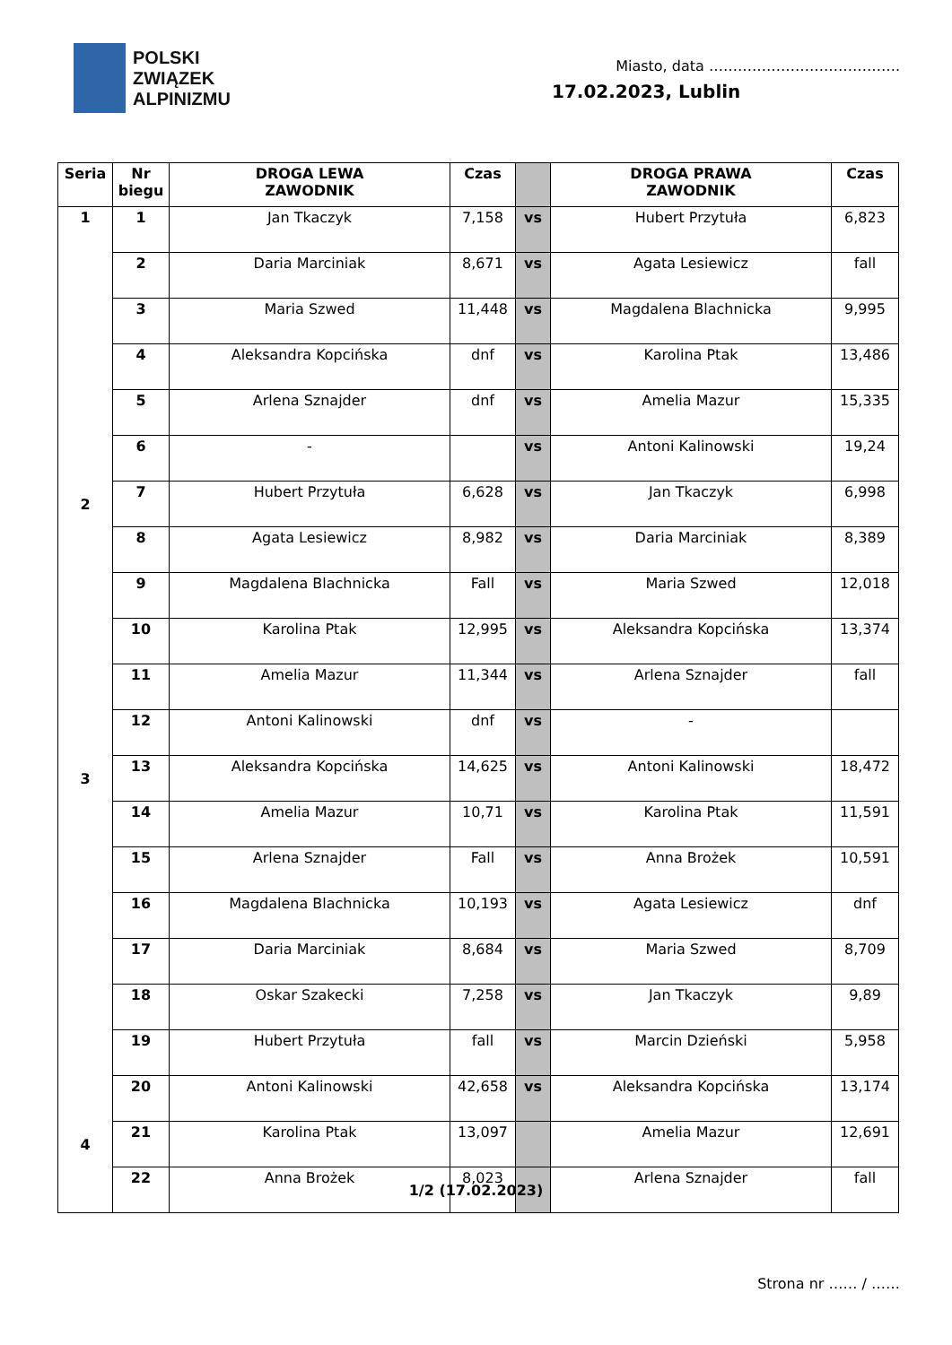POLSKI
ZWIĄZEK
ALPINIZMU
Miasto, data ………………………………….
17.02.2023, Lublin
| Seria | Nr biegu | DROGA LEWA ZAWODNIK | Czas | | DROGA PRAWA ZAWODNIK | Czas |
| --- | --- | --- | --- | --- | --- | --- |
| 1 | 1 | Jan Tkaczyk | 7,158 | vs | Hubert Przytuła | 6,823 |
| | 2 | Daria Marciniak | 8,671 | vs | Agata Lesiewicz | fall |
| | 3 | Maria Szwed | 11,448 | vs | Magdalena Blachnicka | 9,995 |
| | 4 | Aleksandra Kopcińska | dnf | vs | Karolina Ptak | 13,486 |
| | 5 | Arlena Sznajder | dnf | vs | Amelia Mazur | 15,335 |
| | 6 | - | | vs | Antoni Kalinowski | 19,24 |
| 2 | 7 | Hubert Przytuła | 6,628 | vs | Jan Tkaczyk | 6,998 |
| | 8 | Agata Lesiewicz | 8,982 | vs | Daria Marciniak | 8,389 |
| | 9 | Magdalena Blachnicka | Fall | vs | Maria Szwed | 12,018 |
| | 10 | Karolina Ptak | 12,995 | vs | Aleksandra Kopcińska | 13,374 |
| | 11 | Amelia Mazur | 11,344 | vs | Arlena Sznajder | fall |
| | 12 | Antoni Kalinowski | dnf | vs | - | |
| 3 | 13 | Aleksandra Kopcińska | 14,625 | vs | Antoni Kalinowski | 18,472 |
| | 14 | Amelia Mazur | 10,71 | vs | Karolina Ptak | 11,591 |
| | 15 | Arlena Sznajder | Fall | vs | Anna Brożek | 10,591 |
| | 16 | Magdalena Blachnicka | 10,193 | vs | Agata Lesiewicz | dnf |
| | 17 | Daria Marciniak | 8,684 | vs | Maria Szwed | 8,709 |
| | 18 | Oskar Szakecki | 7,258 | vs | Jan Tkaczyk | 9,89 |
| | 19 | Hubert Przytuła | fall | vs | Marcin Dzieński | 5,958 |
| | 20 | Antoni Kalinowski | 42,658 | vs | Aleksandra Kopcińska | 13,174 |
| 4 | 21 | Karolina Ptak | 13,097 | | Amelia Mazur | 12,691 |
| | 22 | Anna Brożek | 8,023 | | Arlena Sznajder | fall |
1/2 (17.02.2023)
Strona nr …… / ……